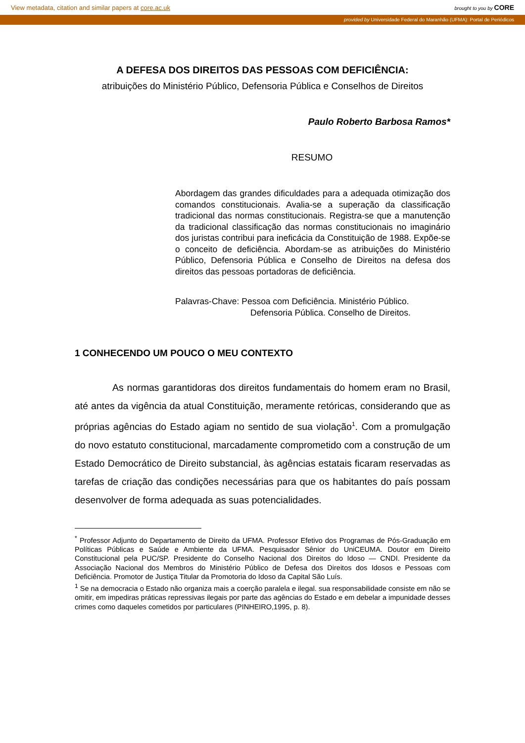View metadata, citation and similar papers at core.ac.uk brought to you by CORE
provided by Universidade Federal do Maranhão (UFMA): Portal de Periódicos
A DEFESA DOS DIREITOS DAS PESSOAS COM DEFICIÊNCIA:
atribuições do Ministério Público, Defensoria Pública e Conselhos de Direitos
Paulo Roberto Barbosa Ramos*
RESUMO
Abordagem das grandes dificuldades para a adequada otimização dos comandos constitucionais. Avalia-se a superação da classificação tradicional das normas constitucionais. Registra-se que a manutenção da tradicional classificação das normas constitucionais no imaginário dos juristas contribui para ineficácia da Constituição de 1988. Expõe-se o conceito de deficiência. Abordam-se as atribuições do Ministério Público, Defensoria Pública e Conselho de Direitos na defesa dos direitos das pessoas portadoras de deficiência.
Palavras-Chave: Pessoa com Deficiência. Ministério Público.
Defensoria Pública. Conselho de Direitos.
1 CONHECENDO UM POUCO O MEU CONTEXTO
As normas garantidoras dos direitos fundamentais do homem eram no Brasil, até antes da vigência da atual Constituição, meramente retóricas, considerando que as próprias agências do Estado agiam no sentido de sua violação<sup>1</sup>. Com a promulgação do novo estatuto constitucional, marcadamente comprometido com a construção de um Estado Democrático de Direito substancial, às agências estatais ficaram reservadas as tarefas de criação das condições necessárias para que os habitantes do país possam desenvolver de forma adequada as suas potencialidades.
<sup>*</sup> Professor Adjunto do Departamento de Direito da UFMA. Professor Efetivo dos Programas de Pós-Graduação em Políticas Públicas e Saúde e Ambiente da UFMA. Pesquisador Sênior do UniCEUMA. Doutor em Direito Constitucional pela PUC/SP. Presidente do Conselho Nacional dos Direitos do Idoso — CNDI. Presidente da Associação Nacional dos Membros do Ministério Público de Defesa dos Direitos dos Idosos e Pessoas com Deficiência. Promotor de Justiça Titular da Promotoria do Idoso da Capital São Luís.
<sup>1</sup> Se na democracia o Estado não organiza mais a coerção paralela e ilegal. sua responsabilidade consiste em não se omitir, em impediras práticas repressivas ilegais por parte das agências do Estado e em debelar a impunidade desses crimes como daqueles cometidos por particulares (PINHEIRO,1995, p. 8).